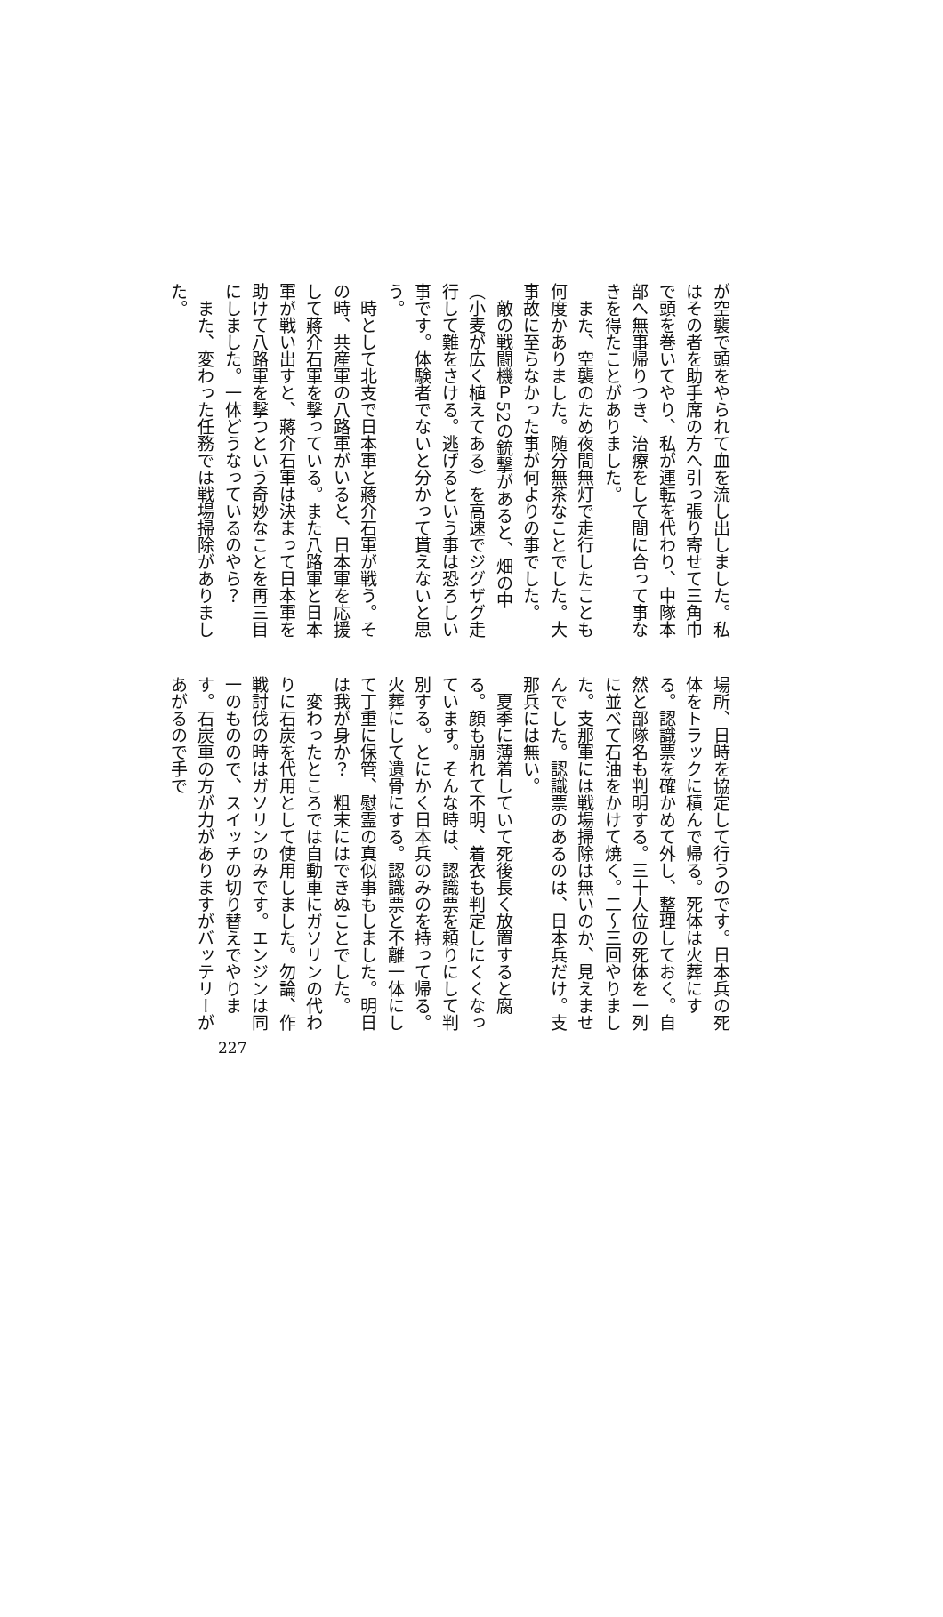が空襲で頭をやられて血を流し出しました。私はその者を助手席の方へ引っ張り寄せて三角巾で頭を巻いてやり、私が運転を代わり、中隊本部へ無事帰りつき、治療をして間に合って事なきを得たことがありました。
　また、空襲のため夜間無灯で走行したことも何度かありました。随分無茶なことでした。大事故に至らなかった事が何よりの事でした。
　敵の戦闘機Ｐ52の銃撃があると、畑の中（小麦が広く植えてある）を高速でジグザグ走行して難をさける。逃げるという事は恐ろしい事です。体験者でないと分かって貰えないと思う。
　時として北支で日本軍と蔣介石軍が戦う。その時、共産軍の八路軍がいると、日本軍を応援して蔣介石軍を撃っている。また八路軍と日本軍が戦い出すと、蔣介石軍は決まって日本軍を助けて八路軍を撃つという奇妙なことを再三目にしました。一体どうなっているのやら？
　また、変わった任務では戦場掃除がありました。
場所、日時を協定して行うのです。日本兵の死体をトラックに積んで帰る。死体は火葬にする。認識票を確かめて外し、整理しておく。自然と部隊名も判明する。三十人位の死体を一列に並べて石油をかけて焼く。二～三回やりました。支那軍には戦場掃除は無いのか、見えませんでした。認識票のあるのは、日本兵だけ。支那兵には無い。
　夏季に薄着していて死後長く放置すると腐る。顔も崩れて不明、着衣も判定しにくくなっています。そんな時は、認識票を頼りにして判別する。とにかく日本兵のみのを持って帰る。火葬にして遺骨にする。認識票と不離一体にして丁重に保管、慰霊の真似事もしました。明日は我が身か？　粗末にはできぬことでした。
　変わったところでは自動車にガソリンの代わりに石炭を代用として使用しました。勿論、作戦討伐の時はガソリンのみです。エンジンは同一のものので、スイッチの切り替えでやります。石炭車の方が力がありますがバッテリーがあがるので手で
227